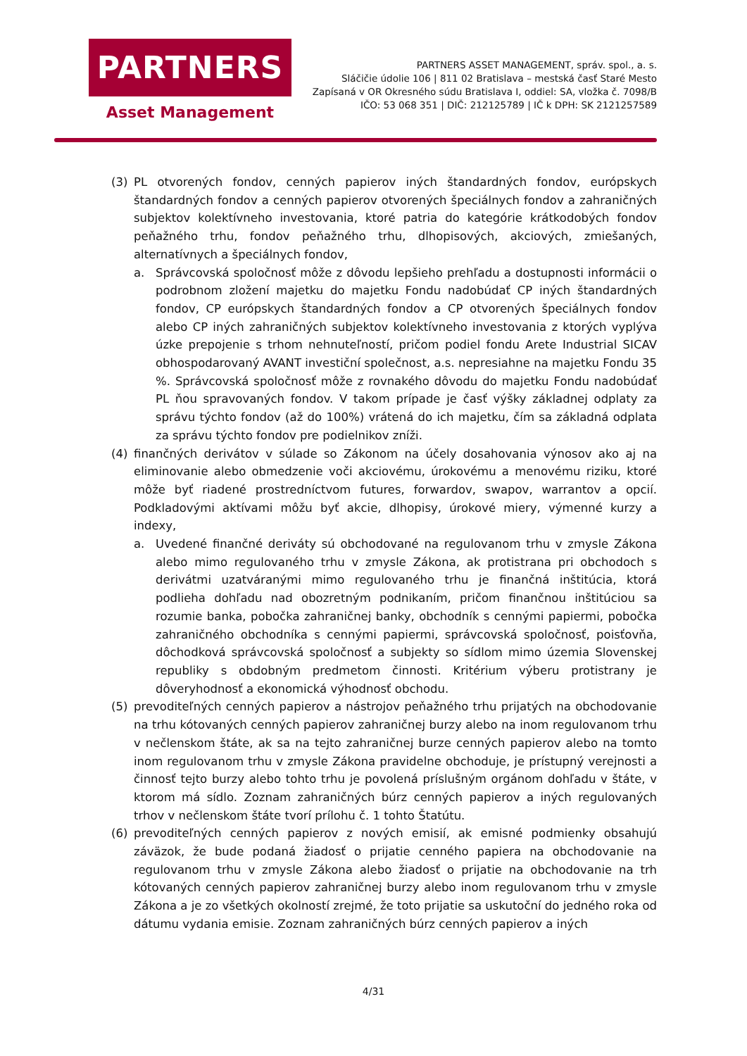PARTNERS
Asset Management
PARTNERS ASSET MANAGEMENT, správ. spol., a. s.
Sláčičie údolie 106 | 811 02 Bratislava – mestská časť Staré Mesto
Zapísaná v OR Okresného súdu Bratislava I, oddiel: SA, vložka č. 7098/B
IČO: 53 068 351 | DIČ: 212125789 | IČ k DPH: SK 2121257589
(3) PL otvorených fondov, cenných papierov iných štandardných fondov, európskych štandardných fondov a cenných papierov otvorených špeciálnych fondov a zahraničných subjektov kolektívneho investovania, ktoré patria do kategórie krátkodobých fondov peňažného trhu, fondov peňažného trhu, dlhopisových, akciových, zmiešaných, alternatívnych a špeciálnych fondov,
a. Správcovská spoločnosť môže z dôvodu lepšieho prehľadu a dostupnosti informácii o podrobnom zložení majetku do majetku Fondu nadobúdať CP iných štandardných fondov, CP európskych štandardných fondov a CP otvorených špeciálnych fondov alebo CP iných zahraničných subjektov kolektívneho investovania z ktorých vyplýva úzke prepojenie s trhom nehnuteľností, pričom podiel fondu Arete Industrial SICAV obhospodarovaný AVANT investiční společnost, a.s. nepresiahne na majetku Fondu 35 %. Správcovská spoločnosť môže z rovnakého dôvodu do majetku Fondu nadobúdať PL ňou spravovaných fondov. V takom prípade je časť výšky základnej odplaty za správu týchto fondov (až do 100%) vrátená do ich majetku, čím sa základná odplata za správu týchto fondov pre podielnikov zníži.
(4) finančných derivátov v súlade so Zákonom na účely dosahovania výnosov ako aj na eliminovanie alebo obmedzenie voči akciovému, úrokovému a menovému riziku, ktoré môže byť riadené prostredníctvom futures, forwardov, swapov, warrantov a opcií. Podkladovými aktívami môžu byť akcie, dlhopisy, úrokové miery, výmenné kurzy a indexy,
a. Uvedené finančné deriváty sú obchodované na regulovanom trhu v zmysle Zákona alebo mimo regulovaného trhu v zmysle Zákona, ak protistrana pri obchodoch s derivátmi uzatváranými mimo regulovaného trhu je finančná inštitúcia, ktorá podlieha dohľadu nad obozretným podnikaním, pričom finančnou inštitúciou sa rozumie banka, pobočka zahraničnej banky, obchodník s cennými papiermi, pobočka zahraničného obchodníka s cennými papiermi, správcovská spoločnosť, poisťovňa, dôchodková správcovská spoločnosť a subjekty so sídlom mimo územia Slovenskej republiky s obdobným predmetom činnosti. Kritérium výberu protistrany je dôveryhodnosť a ekonomická výhodnosť obchodu.
(5) prevoditeľných cenných papierov a nástrojov peňažného trhu prijatých na obchodovanie na trhu kótovaných cenných papierov zahraničnej burzy alebo na inom regulovanom trhu v nečlenskom štáte, ak sa na tejto zahraničnej burze cenných papierov alebo na tomto inom regulovanom trhu v zmysle Zákona pravidelne obchoduje, je prístupný verejnosti a činnosť tejto burzy alebo tohto trhu je povolená príslušným orgánom dohľadu v štáte, v ktorom má sídlo. Zoznam zahraničných búrz cenných papierov a iných regulovaných trhov v nečlenskom štáte tvorí prílohu č. 1 tohto Štatútu.
(6) prevoditeľných cenných papierov z nových emisií, ak emisné podmienky obsahujú záväzok, že bude podaná žiadosť o prijatie cenného papiera na obchodovanie na regulovanom trhu v zmysle Zákona alebo žiadosť o prijatie na obchodovanie na trh kótovaných cenných papierov zahraničnej burzy alebo inom regulovanom trhu v zmysle Zákona a je zo všetkých okolností zrejmé, že toto prijatie sa uskutoční do jedného roka od dátumu vydania emisie. Zoznam zahraničných búrz cenných papierov a iných
4/31